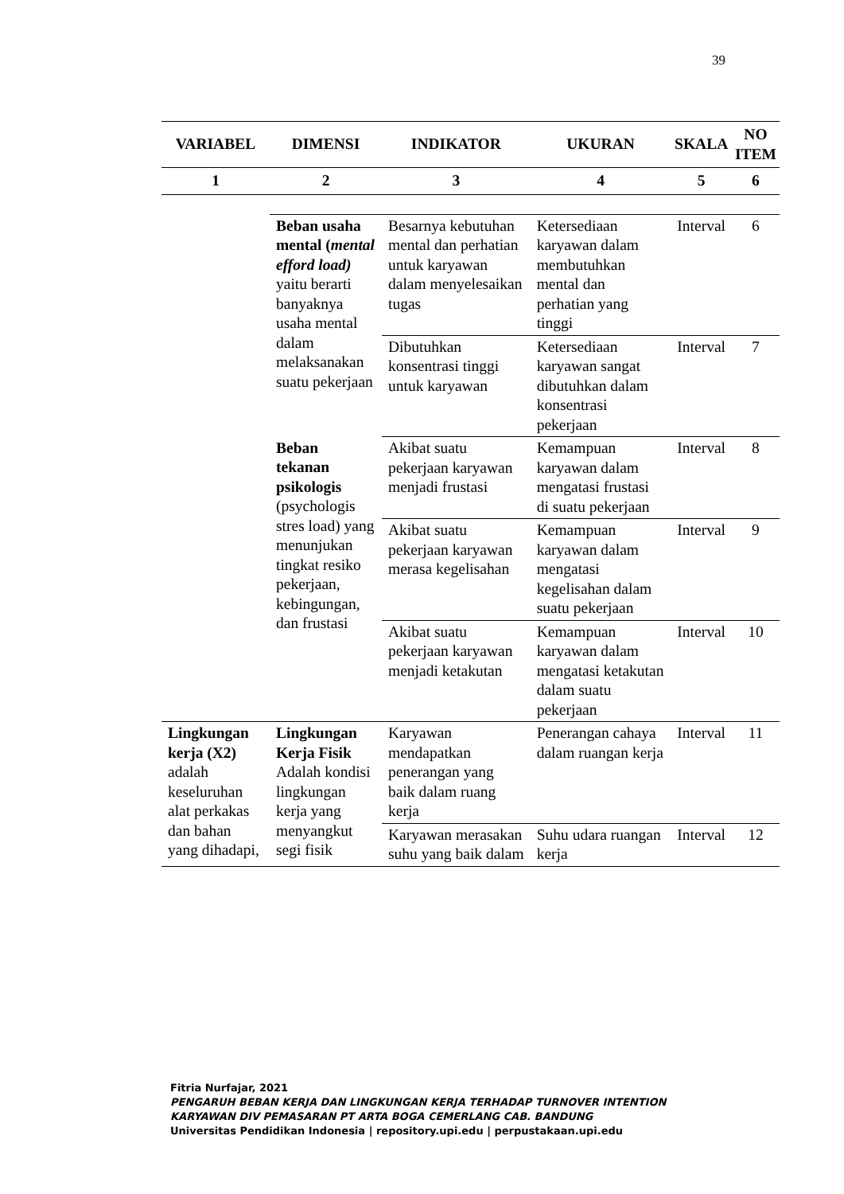39
| VARIABEL | DIMENSI | INDIKATOR | UKURAN | SKALA | NO ITEM |
| --- | --- | --- | --- | --- | --- |
| 1 | 2 | 3 | 4 | 5 | 6 |
| | Beban usaha mental ( mental efford load) yaitu berarti banyaknya usaha mental dalam melaksanakan suatu pekerjaan | Besarnya kebutuhan mental dan perhatian untuk karyawan dalam menyelesaikan tugas | Ketersediaan karyawan dalam membutuhkan mental dan perhatian yang tinggi | Interval | 6 |
| | | Dibutuhkan konsentrasi tinggi untuk karyawan | Ketersediaan karyawan sangat dibutuhkan dalam konsentrasi pekerjaan | Interval | 7 |
| | Beban tekanan psikologis (psychologis stres load) yang menunjukan tingkat resiko pekerjaan, kebingungan, dan frustasi | Akibat suatu pekerjaan karyawan menjadi frustasi | Kemampuan karyawan dalam mengatasi frustasi di suatu pekerjaan | Interval | 8 |
| | | Akibat suatu pekerjaan karyawan merasa kegelisahan | Kemampuan karyawan dalam mengatasi kegelisahan dalam suatu pekerjaan | Interval | 9 |
| | | Akibat suatu pekerjaan karyawan menjadi ketakutan | Kemampuan karyawan dalam mengatasi ketakutan dalam suatu pekerjaan | Interval | 10 |
| Lingkungan kerja (X2) adalah keseluruhan alat perkakas dan bahan yang dihadapi, | Lingkungan Kerja Fisik Adalah kondisi lingkungan kerja yang menyangkut segi fisik | Karyawan mendapatkan penerangan yang baik dalam ruang kerja | Penerangan cahaya dalam ruangan kerja | Interval | 11 |
| | | Karyawan merasakan suhu yang baik dalam | Suhu udara ruangan kerja | Interval | 12 |
Fitria Nurfajar, 2021
PENGARUH BEBAN KERJA DAN LINGKUNGAN KERJA TERHADAP TURNOVER INTENTION
KARYAWAN DIV PEMASARAN PT ARTA BOGA CEMERLANG CAB. BANDUNG
Universitas Pendidikan Indonesia | repository.upi.edu | perpustakaan.upi.edu